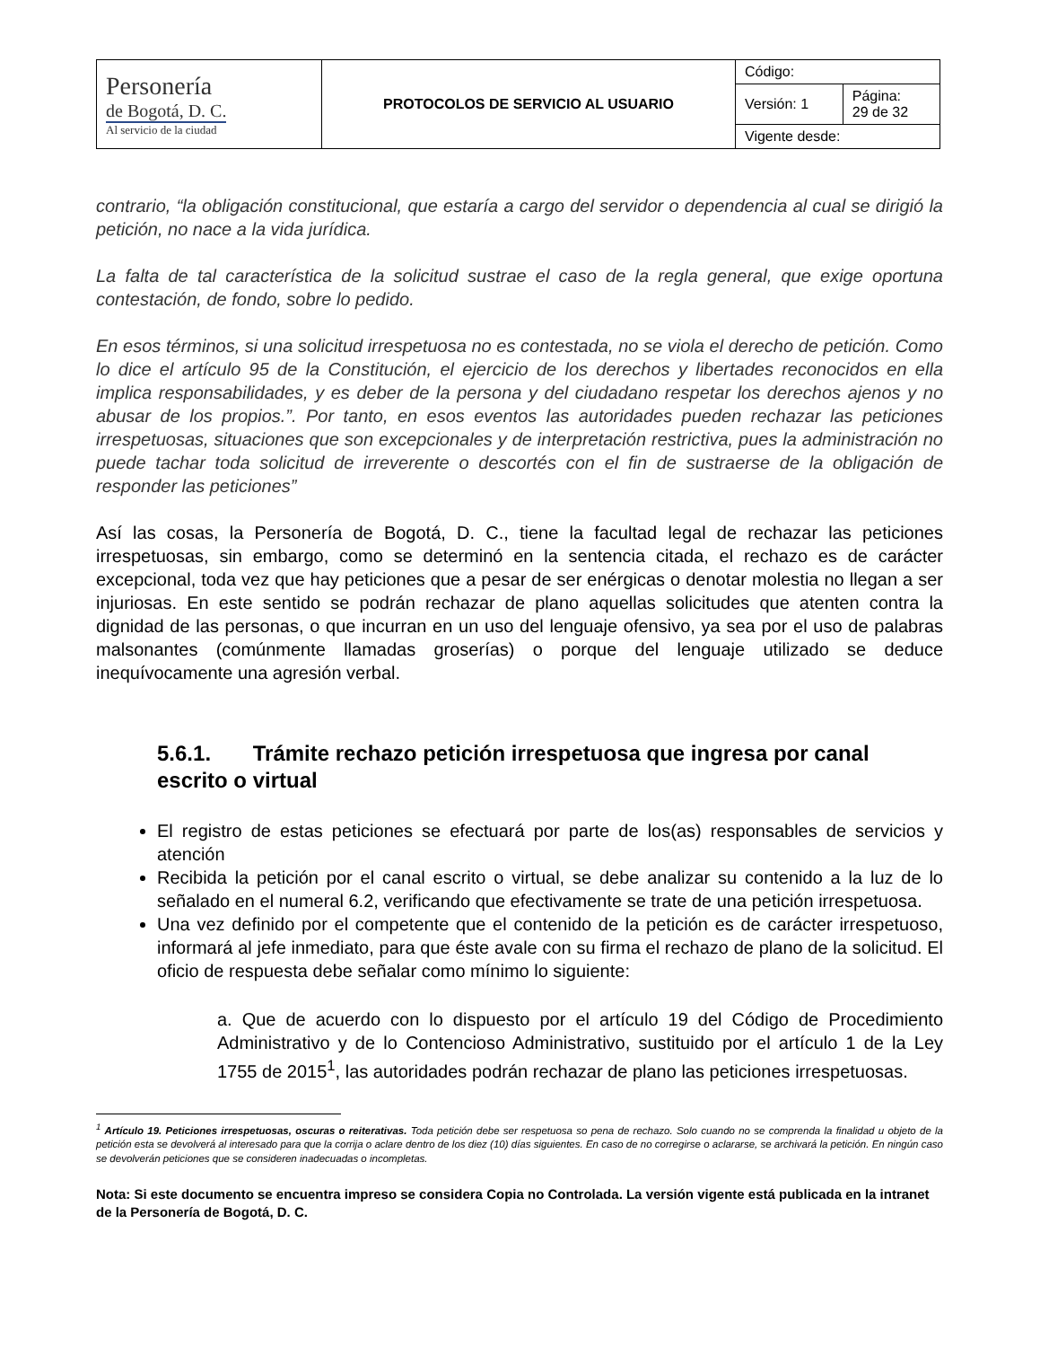| Personería de Bogotá, D. C. Al servicio de la ciudad | PROTOCOLOS DE SERVICIO AL USUARIO | Código: | |
| | | Versión: 1 | Página: 29 de 32 |
| | | Vigente desde: | |
contrario, “la obligación constitucional, que estaría a cargo del servidor o dependencia al cual se dirigió la petición, no nace a la vida jurídica.
La falta de tal característica de la solicitud sustrae el caso de la regla general, que exige oportuna contestación, de fondo, sobre lo pedido.
En esos términos, si una solicitud irrespetuosa no es contestada, no se viola el derecho de petición. Como lo dice el artículo 95 de la Constitución, el ejercicio de los derechos y libertades reconocidos en ella implica responsabilidades, y es deber de la persona y del ciudadano respetar los derechos ajenos y no abusar de los propios.”. Por tanto, en esos eventos las autoridades pueden rechazar las peticiones irrespetuosas, situaciones que son excepcionales y de interpretación restrictiva, pues la administración no puede tachar toda solicitud de irreverente o descortés con el fin de sustraerse de la obligación de responder las peticiones”
Así las cosas, la Personería de Bogotá, D. C., tiene la facultad legal de rechazar las peticiones irrespetuosas, sin embargo, como se determinó en la sentencia citada, el rechazo es de carácter excepcional, toda vez que hay peticiones que a pesar de ser enérgicas o denotar molestia no llegan a ser injuriosas. En este sentido se podrán rechazar de plano aquellas solicitudes que atenten contra la dignidad de las personas, o que incurran en un uso del lenguaje ofensivo, ya sea por el uso de palabras malsonantes (comúnmente llamadas groserías) o porque del lenguaje utilizado se deduce inequívocamente una agresión verbal.
5.6.1. Trámite rechazo petición irrespetuosa que ingresa por canal escrito o virtual
El registro de estas peticiones se efectuará por parte de los(as) responsables de servicios y atención
Recibida la petición por el canal escrito o virtual, se debe analizar su contenido a la luz de lo señalado en el numeral 6.2, verificando que efectivamente se trate de una petición irrespetuosa.
Una vez definido por el competente que el contenido de la petición es de carácter irrespetuoso, informará al jefe inmediato, para que éste avale con su firma el rechazo de plano de la solicitud. El oficio de respuesta debe señalar como mínimo lo siguiente:
a. Que de acuerdo con lo dispuesto por el artículo 19 del Código de Procedimiento Administrativo y de lo Contencioso Administrativo, sustituido por el artículo 1 de la Ley 1755 de 2015<sup>1</sup>, las autoridades podrán rechazar de plano las peticiones irrespetuosas.
<sup>1</sup> Artículo 19. Peticiones irrespetuosas, oscuras o reiterativas. Toda petición debe ser respetuosa so pena de rechazo. Solo cuando no se comprenda la finalidad u objeto de la petición esta se devolverá al interesado para que la corrija o aclare dentro de los diez (10) días siguientes. En caso de no corregirse o aclararse, se archivará la petición. En ningún caso se devolverán peticiones que se consideren inadecuadas o incompletas.
Nota: Si este documento se encuentra impreso se considera Copia no Controlada. La versión vigente está publicada en la intranet de la Personería de Bogotá, D. C.